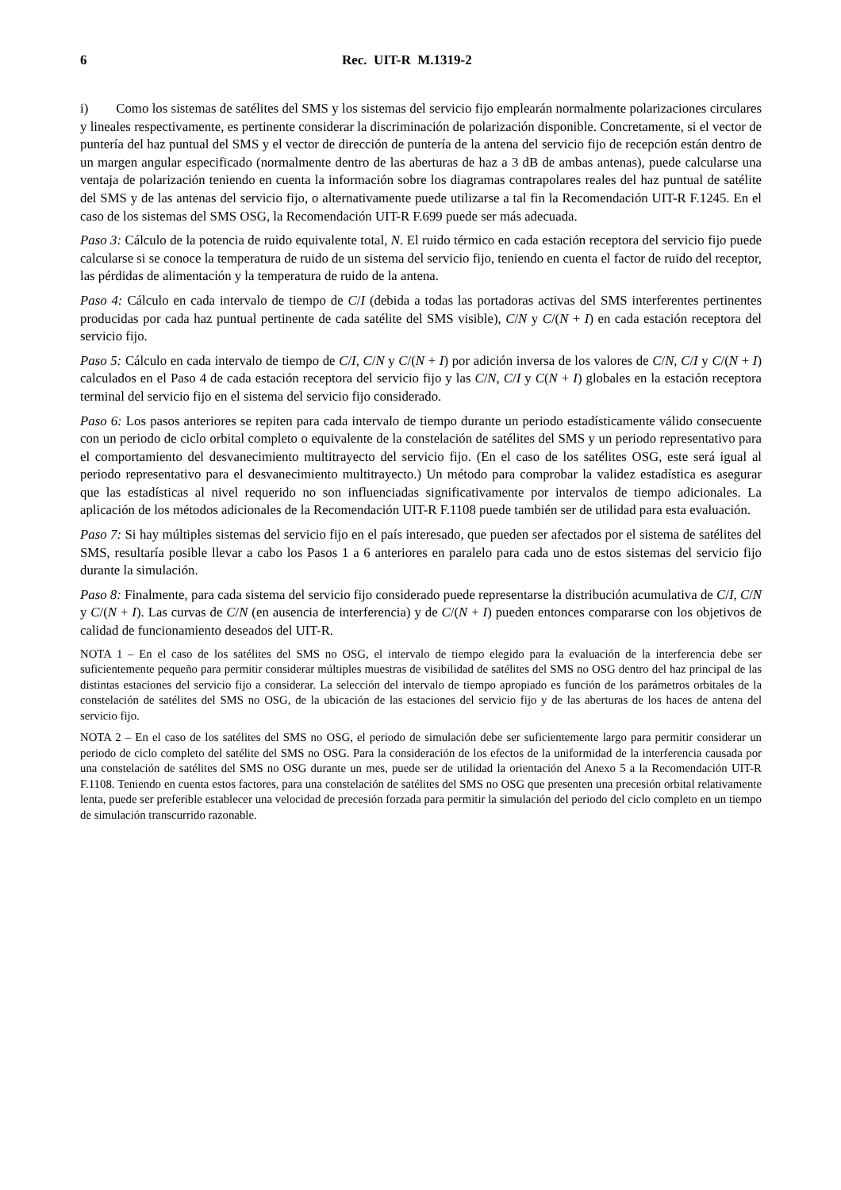6 Rec. UIT-R M.1319-2
i) Como los sistemas de satélites del SMS y los sistemas del servicio fijo emplearán normalmente polarizaciones circulares y lineales respectivamente, es pertinente considerar la discriminación de polarización disponible. Concretamente, si el vector de puntería del haz puntual del SMS y el vector de dirección de puntería de la antena del servicio fijo de recepción están dentro de un margen angular especificado (normalmente dentro de las aberturas de haz a 3 dB de ambas antenas), puede calcularse una ventaja de polarización teniendo en cuenta la información sobre los diagramas contrapolares reales del haz puntual de satélite del SMS y de las antenas del servicio fijo, o alternativamente puede utilizarse a tal fin la Recomendación UIT-R F.1245. En el caso de los sistemas del SMS OSG, la Recomendación UIT-R F.699 puede ser más adecuada.
Paso 3: Cálculo de la potencia de ruido equivalente total, N. El ruido térmico en cada estación receptora del servicio fijo puede calcularse si se conoce la temperatura de ruido de un sistema del servicio fijo, teniendo en cuenta el factor de ruido del receptor, las pérdidas de alimentación y la temperatura de ruido de la antena.
Paso 4: Cálculo en cada intervalo de tiempo de C/I (debida a todas las portadoras activas del SMS interferentes pertinentes producidas por cada haz puntual pertinente de cada satélite del SMS visible), C/N y C/(N + I) en cada estación receptora del servicio fijo.
Paso 5: Cálculo en cada intervalo de tiempo de C/I, C/N y C/(N + I) por adición inversa de los valores de C/N, C/I y C/(N + I) calculados en el Paso 4 de cada estación receptora del servicio fijo y las C/N, C/I y C(N + I) globales en la estación receptora terminal del servicio fijo en el sistema del servicio fijo considerado.
Paso 6: Los pasos anteriores se repiten para cada intervalo de tiempo durante un periodo estadísticamente válido consecuente con un periodo de ciclo orbital completo o equivalente de la constelación de satélites del SMS y un periodo representativo para el comportamiento del desvanecimiento multitrayecto del servicio fijo. (En el caso de los satélites OSG, este será igual al periodo representativo para el desvanecimiento multitrayecto.) Un método para comprobar la validez estadística es asegurar que las estadísticas al nivel requerido no son influenciadas significativamente por intervalos de tiempo adicionales. La aplicación de los métodos adicionales de la Recomendación UIT-R F.1108 puede también ser de utilidad para esta evaluación.
Paso 7: Si hay múltiples sistemas del servicio fijo en el país interesado, que pueden ser afectados por el sistema de satélites del SMS, resultaría posible llevar a cabo los Pasos 1 a 6 anteriores en paralelo para cada uno de estos sistemas del servicio fijo durante la simulación.
Paso 8: Finalmente, para cada sistema del servicio fijo considerado puede representarse la distribución acumulativa de C/I, C/N y C/(N + I). Las curvas de C/N (en ausencia de interferencia) y de C/(N + I) pueden entonces compararse con los objetivos de calidad de funcionamiento deseados del UIT-R.
NOTA 1 – En el caso de los satélites del SMS no OSG, el intervalo de tiempo elegido para la evaluación de la interferencia debe ser suficientemente pequeño para permitir considerar múltiples muestras de visibilidad de satélites del SMS no OSG dentro del haz principal de las distintas estaciones del servicio fijo a considerar. La selección del intervalo de tiempo apropiado es función de los parámetros orbitales de la constelación de satélites del SMS no OSG, de la ubicación de las estaciones del servicio fijo y de las aberturas de los haces de antena del servicio fijo.
NOTA 2 – En el caso de los satélites del SMS no OSG, el periodo de simulación debe ser suficientemente largo para permitir considerar un periodo de ciclo completo del satélite del SMS no OSG. Para la consideración de los efectos de la uniformidad de la interferencia causada por una constelación de satélites del SMS no OSG durante un mes, puede ser de utilidad la orientación del Anexo 5 a la Recomendación UIT-R F.1108. Teniendo en cuenta estos factores, para una constelación de satélites del SMS no OSG que presenten una precesión orbital relativamente lenta, puede ser preferible establecer una velocidad de precesión forzada para permitir la simulación del periodo del ciclo completo en un tiempo de simulación transcurrido razonable.